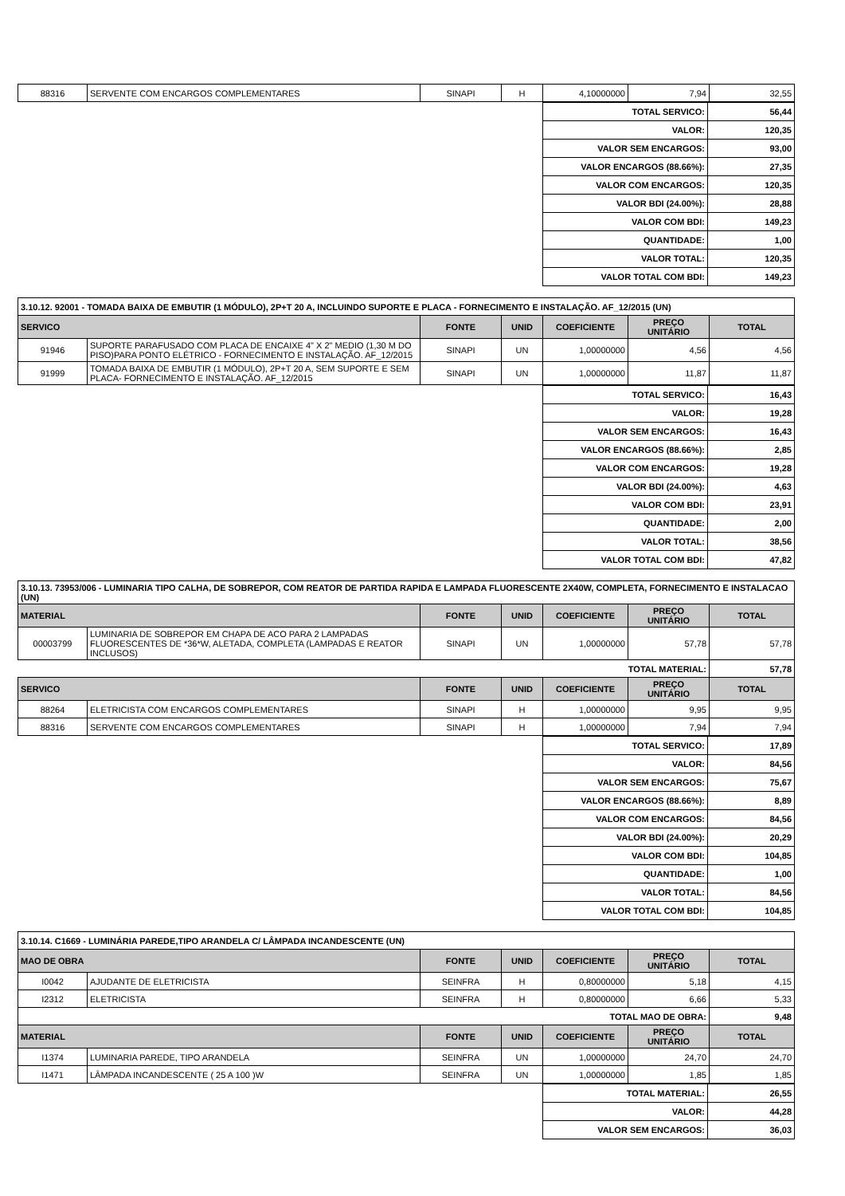| 88316 | SERVENTE COM ENCARGOS COMPLEMENTARES | SINAPI | H | 4,10000000 | 7,94 | 32,55 |
| TOTAL SERVICO: | 56,44 |
| VALOR: | 120,35 |
| VALOR SEM ENCARGOS: | 93,00 |
| VALOR ENCARGOS (88.66%): | 27,35 |
| VALOR COM ENCARGOS: | 120,35 |
| VALOR BDI (24.00%): | 28,88 |
| VALOR COM BDI: | 149,23 |
| QUANTIDADE: | 1,00 |
| VALOR TOTAL: | 120,35 |
| VALOR TOTAL COM BDI: | 149,23 |
| 3.10.12. 92001 - TOMADA BAIXA DE EMBUTIR (1 MÓDULO), 2P+T 20 A, INCLUINDO SUPORTE E PLACA - FORNECIMENTO E INSTALAÇÃO. AF_12/2015 (UN) | | | | | | |
| SERVICO | | FONTE | UNID | COEFICIENTE | PREÇO UNITÁRIO | TOTAL |
| 91946 | SUPORTE PARAFUSADO COM PLACA DE ENCAIXE 4" X 2" MEDIO (1,30 M DO PISO)PARA PONTO ELÉTRICO - FORNECIMENTO E INSTALAÇÃO. AF_12/2015 | SINAPI | UN | 1,00000000 | 4,56 | 4,56 |
| 91999 | TOMADA BAIXA DE EMBUTIR (1 MÓDULO), 2P+T 20 A, SEM SUPORTE E SEM PLACA- FORNECIMENTO E INSTALAÇÃO. AF_12/2015 | SINAPI | UN | 1,00000000 | 11,87 | 11,87 |
| TOTAL SERVICO: | 16,43 |
| VALOR: | 19,28 |
| VALOR SEM ENCARGOS: | 16,43 |
| VALOR ENCARGOS (88.66%): | 2,85 |
| VALOR COM ENCARGOS: | 19,28 |
| VALOR BDI (24.00%): | 4,63 |
| VALOR COM BDI: | 23,91 |
| QUANTIDADE: | 2,00 |
| VALOR TOTAL: | 38,56 |
| VALOR TOTAL COM BDI: | 47,82 |
| 3.10.13. 73953/006 - LUMINARIA TIPO CALHA, DE SOBREPOR, COM REATOR DE PARTIDA RAPIDA E LAMPADA FLUORESCENTE 2X40W, COMPLETA, FORNECIMENTO E INSTALACAO (UN) | | | | | | |
| MATERIAL | | FONTE | UNID | COEFICIENTE | PREÇO UNITÁRIO | TOTAL |
| 00003799 | LUMINARIA DE SOBREPOR EM CHAPA DE ACO PARA 2 LAMPADAS FLUORESCENTES DE *36*W, ALETADA, COMPLETA (LAMPADAS E REATOR INCLUSOS) | SINAPI | UN | 1,00000000 | 57,78 | 57,78 |
| TOTAL MATERIAL: | | | | | | 57,78 |
| SERVICO | | FONTE | UNID | COEFICIENTE | PREÇO UNITÁRIO | TOTAL |
| 88264 | ELETRICISTA COM ENCARGOS COMPLEMENTARES | SINAPI | H | 1,00000000 | 9,95 | 9,95 |
| 88316 | SERVENTE COM ENCARGOS COMPLEMENTARES | SINAPI | H | 1,00000000 | 7,94 | 7,94 |
| TOTAL SERVICO: | 17,89 |
| VALOR: | 84,56 |
| VALOR SEM ENCARGOS: | 75,67 |
| VALOR ENCARGOS (88.66%): | 8,89 |
| VALOR COM ENCARGOS: | 84,56 |
| VALOR BDI (24.00%): | 20,29 |
| VALOR COM BDI: | 104,85 |
| QUANTIDADE: | 1,00 |
| VALOR TOTAL: | 84,56 |
| VALOR TOTAL COM BDI: | 104,85 |
| 3.10.14. C1669 - LUMINÁRIA PAREDE,TIPO ARANDELA C/ LÂMPADA INCANDESCENTE (UN) | | | | | | |
| MAO DE OBRA | | FONTE | UNID | COEFICIENTE | PREÇO UNITÁRIO | TOTAL |
| I0042 | AJUDANTE DE ELETRICISTA | SEINFRA | H | 0,80000000 | 5,18 | 4,15 |
| I2312 | ELETRICISTA | SEINFRA | H | 0,80000000 | 6,66 | 5,33 |
| TOTAL MAO DE OBRA: | | | | | | 9,48 |
| MATERIAL | | FONTE | UNID | COEFICIENTE | PREÇO UNITÁRIO | TOTAL |
| I1374 | LUMINARIA PAREDE, TIPO ARANDELA | SEINFRA | UN | 1,00000000 | 24,70 | 24,70 |
| I1471 | LÂMPADA INCANDESCENTE ( 25 A 100 )W | SEINFRA | UN | 1,00000000 | 1,85 | 1,85 |
| TOTAL MATERIAL: | 26,55 |
| VALOR: | 44,28 |
| VALOR SEM ENCARGOS: | 36,03 |